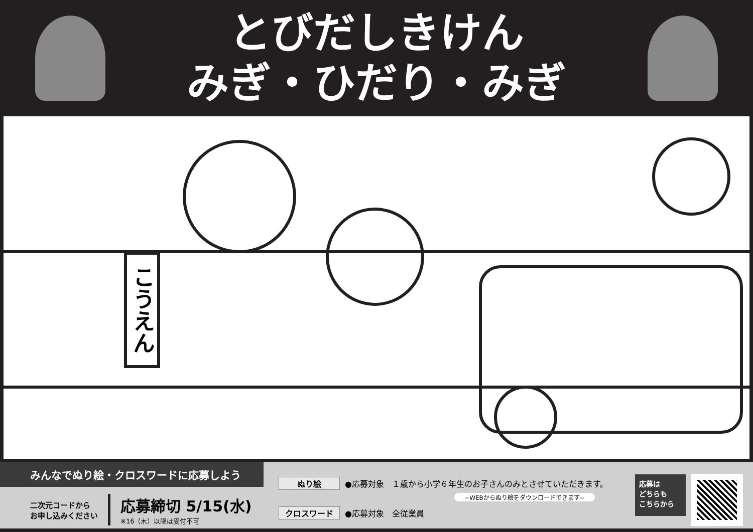とびだしきけん
みぎ・ひだり・みぎ
こうえん
みんなでぬり絵・クロスワードに応募しよう
二次元コードから
お申し込みください
応募締切 5/15(水)
※16（木）以降は受付不可
ぬり絵 ●応募対象　１歳から小学６年生のお子さんのみとさせていただきます。
−WEBからぬり絵をダウンロードできます−
クロスワード ●応募対象　全従業員
応募は
どちらも
こちらから